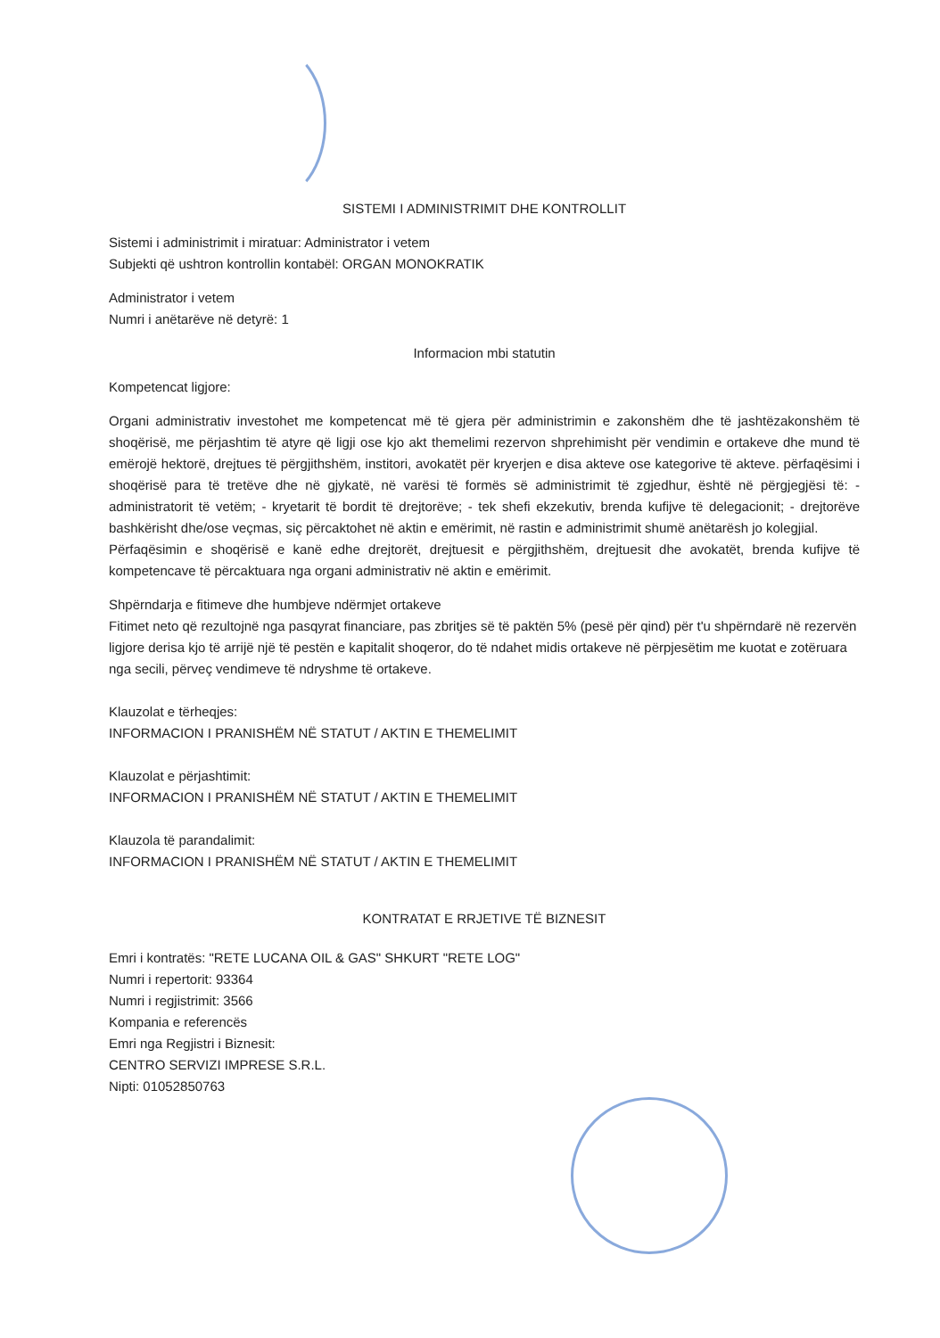SISTEMI I ADMINISTRIMIT DHE KONTROLLIT
Sistemi i administrimit i miratuar: Administrator i vetem
Subjekti që ushtron kontrollin kontabël: ORGAN MONOKRATIK
Administrator i vetem
Numri i anëtarëve në detyrë: 1
Informacion mbi statutin
Kompetencat ligjore:
Organi administrativ investohet me kompetencat më të gjera për administrimin e zakonshëm dhe të jashtëzakonshëm të shoqërisë, me përjashtim të atyre që ligji ose kjo akt themelimi rezervon shprehimisht për vendimin e ortakeve dhe mund të emërojë hektorë, drejtues të përgjithshëm, institori, avokatët për kryerjen e disa akteve ose kategorive të akteve. përfaqësimi i shoqërisë para të tretëve dhe në gjykatë, në varësi të formës së administrimit të zgjedhur, është në përgjegjësi të: - administratorit të vetëm; - kryetarit të bordit të drejtorëve; - tek shefi ekzekutiv, brenda kufijve të delegacionit; - drejtorëve bashkërisht dhe/ose veçmas, siç përcaktohet në aktin e emërimit, në rastin e administrimit shumë anëtarësh jo kolegjial.
Përfaqësimin e shoqërisë e kanë edhe drejtorët, drejtuesit e përgjithshëm, drejtuesit dhe avokatët, brenda kufijve të kompetencave të përcaktuara nga organi administrativ në aktin e emërimit.
Shpërndarja e fitimeve dhe humbjeve ndërmjet ortakeve
Fitimet neto që rezultojnë nga pasqyrat financiare, pas zbritjes së të paktën 5% (pesë për qind) për t'u shpërndarë në rezervën ligjore derisa kjo të arrijë një të pestën e kapitalit shoqeror, do të ndahet midis ortakeve në përpjesëtim me kuotat e zotëruara nga secili, përveç vendimeve të ndryshme të ortakeve.
Klauzolat e tërheqjes:
INFORMACION I PRANISHËM NË STATUT / AKTIN E THEMELIMIT
Klauzolat e përjashtimit:
INFORMACION I PRANISHËM NË STATUT / AKTIN E THEMELIMIT
Klauzola të parandalimit:
INFORMACION I PRANISHËM NË STATUT / AKTIN E THEMELIMIT
KONTRATAT E RRJETIVE TË BIZNESIT
Emri i kontratës: "RETE LUCANA OIL & GAS" SHKURT "RETE LOG"
Numri i repertorit: 93364
Numri i regjistrimit: 3566
Kompania e referencës
Emri nga Regjistri i Biznesit:
CENTRO SERVIZI IMPRESE S.R.L.
Nipti: 01052850763